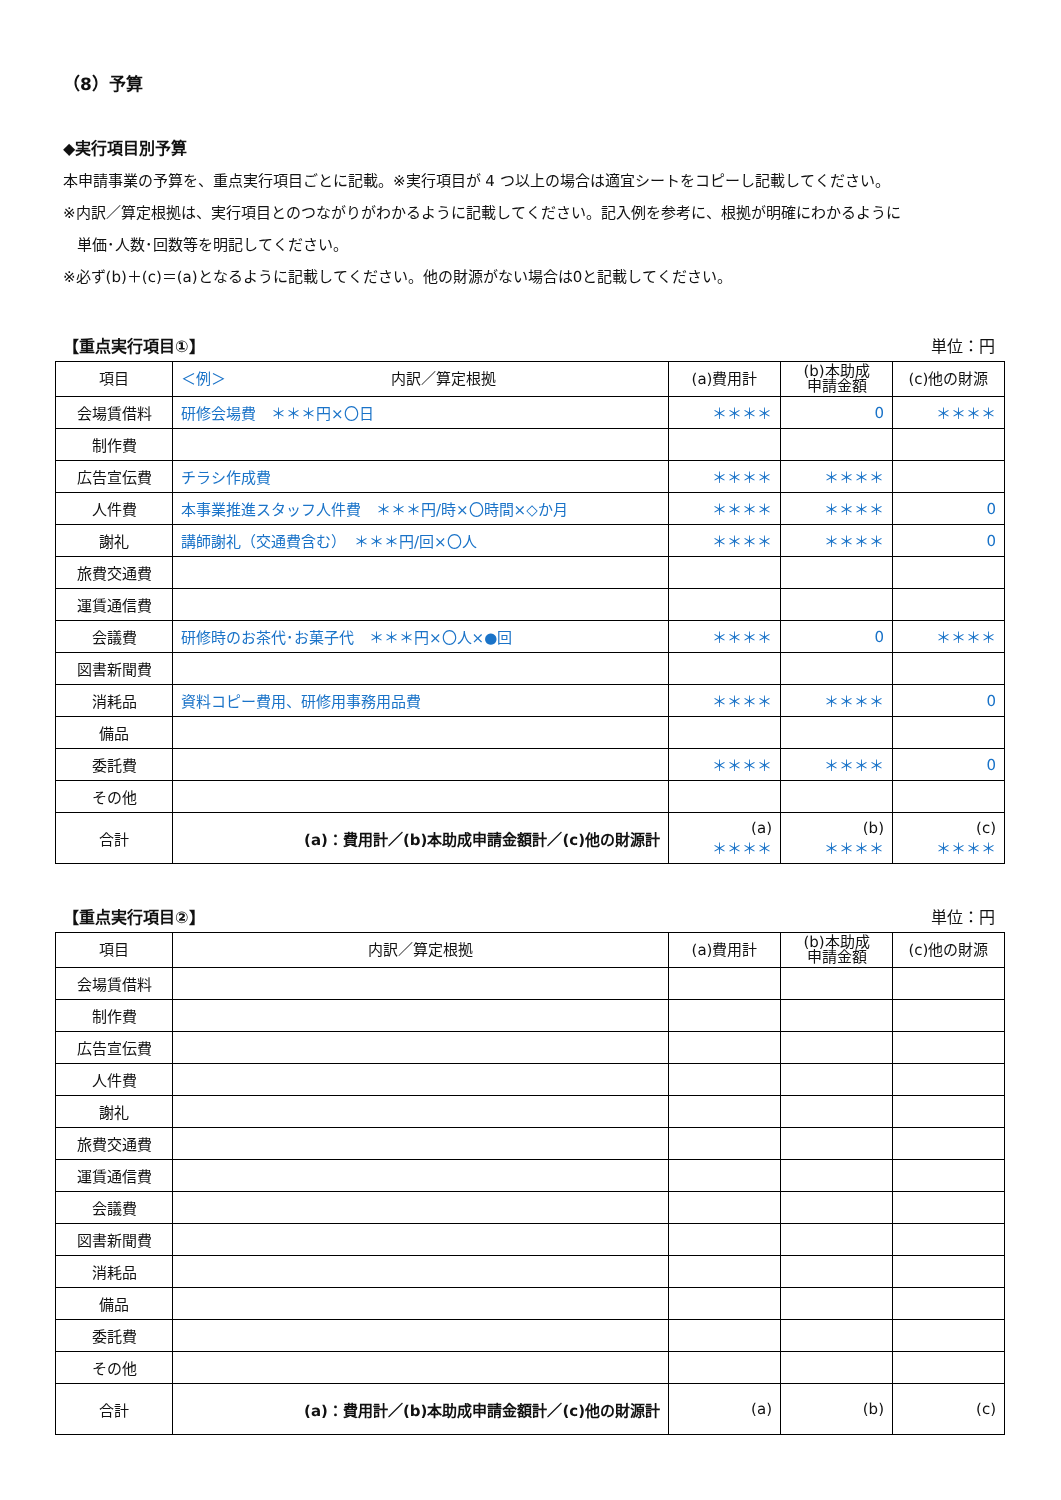（8）予算
◆実行項目別予算
本申請事業の予算を、重点実行項目ごとに記載。※実行項目が 4 つ以上の場合は適宜シートをコピーし記載してください。
※内訳／算定根拠は、実行項目とのつながりがわかるように記載してください。記入例を参考に、根拠が明確にわかるように
単価･人数･回数等を明記してください。
※必ず(b)＋(c)＝(a)となるように記載してください。他の財源がない場合は0と記載してください。
【重点実行項目①】 単位：円
| 項目 | ＜例＞ 内訳／算定根拠 | (a)費用計 | (b)本助成 申請金額 | (c)他の財源 |
| --- | --- | --- | --- | --- |
| 会場賃借料 | 研修会場費 ＊＊＊円×〇日 | ＊＊＊＊ | 0 | ＊＊＊＊ |
| 制作費 | | | | |
| 広告宣伝費 | チラシ作成費 | ＊＊＊＊ | ＊＊＊＊ | |
| 人件費 | 本事業推進スタッフ人件費 ＊＊＊円/時×〇時間×◇か月 | ＊＊＊＊ | ＊＊＊＊ | 0 |
| 謝礼 | 講師謝礼（交通費含む） ＊＊＊円/回×〇人 | ＊＊＊＊ | ＊＊＊＊ | 0 |
| 旅費交通費 | | | | |
| 運賃通信費 | | | | |
| 会議費 | 研修時のお茶代･お菓子代 ＊＊＊円×〇人×●回 | ＊＊＊＊ | 0 | ＊＊＊＊ |
| 図書新聞費 | | | | |
| 消耗品 | 資料コピー費用、研修用事務用品費 | ＊＊＊＊ | ＊＊＊＊ | 0 |
| 備品 | | | | |
| 委託費 | | ＊＊＊＊ | ＊＊＊＊ | 0 |
| その他 | | | | |
| 合計 | (a)：費用計／(b)本助成申請金額計／(c)他の財源計 | (a) ＊＊＊＊ | (b) ＊＊＊＊ | (c) ＊＊＊＊ |
【重点実行項目②】 単位：円
| 項目 | 内訳／算定根拠 | (a)費用計 | (b)本助成 申請金額 | (c)他の財源 |
| --- | --- | --- | --- | --- |
| 会場賃借料 | | | | |
| 制作費 | | | | |
| 広告宣伝費 | | | | |
| 人件費 | | | | |
| 謝礼 | | | | |
| 旅費交通費 | | | | |
| 運賃通信費 | | | | |
| 会議費 | | | | |
| 図書新聞費 | | | | |
| 消耗品 | | | | |
| 備品 | | | | |
| 委託費 | | | | |
| その他 | | | | |
| 合計 | (a)：費用計／(b)本助成申請金額計／(c)他の財源計 | (a) | (b) | (c) |